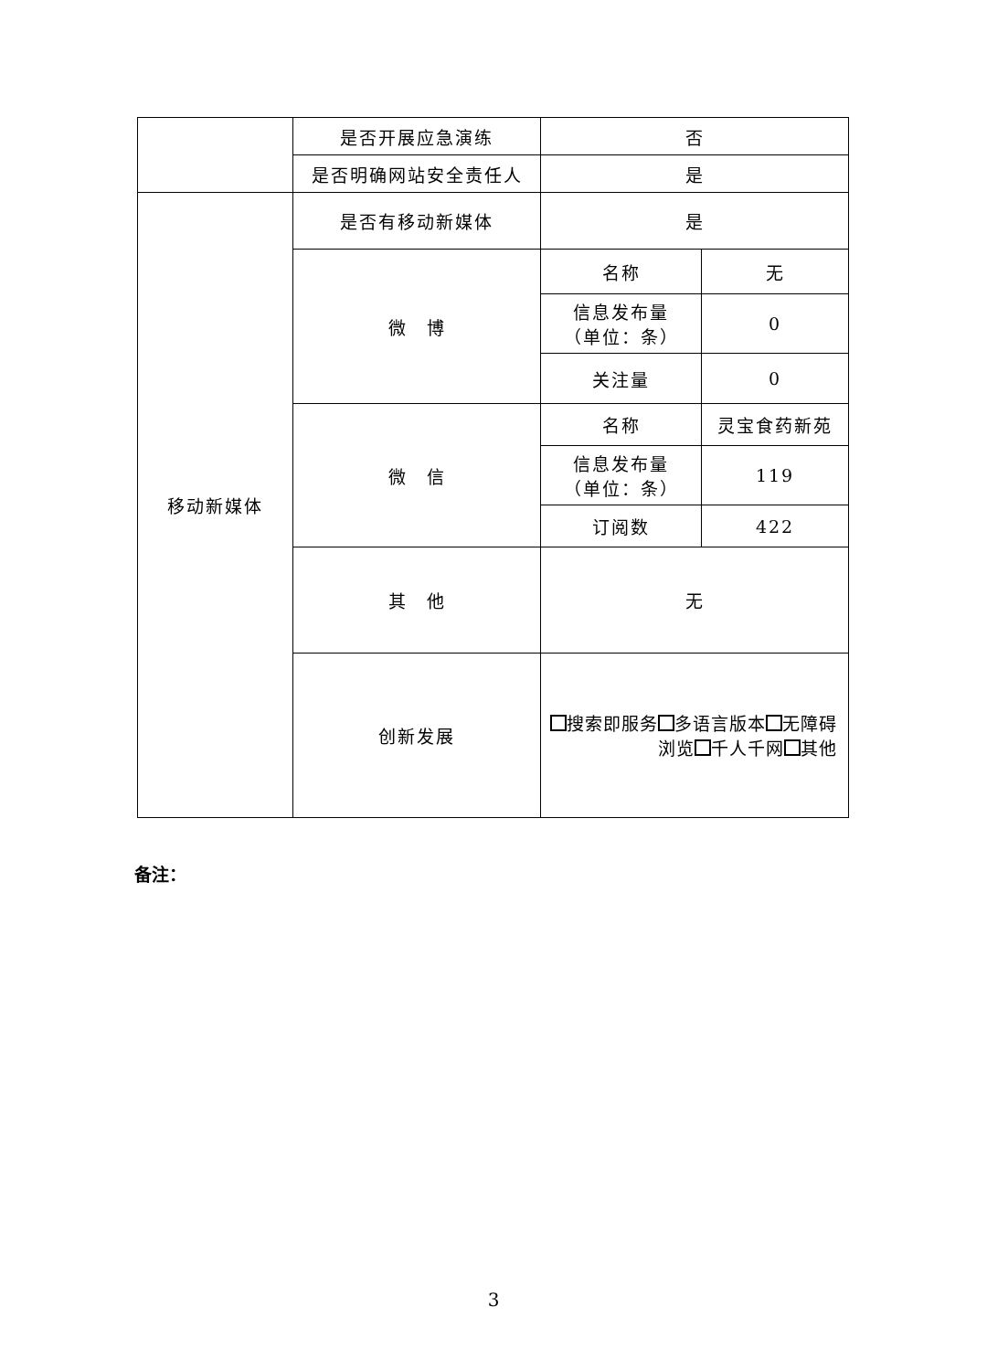| | 是否开展应急演练 | 否 | |
| | 是否明确网站安全责任人 | 是 | |
| 移动新媒体 | 是否有移动新媒体 | 是 | |
| | 微 博 | 名称 | 无 |
| | | 信息发布量 （单位：条） | 0 |
| | | 关注量 | 0 |
| | 微 信 | 名称 | 灵宝食药新苑 |
| | | 信息发布量 （单位：条） | 119 |
| | | 订阅数 | 422 |
| | 其 他 | 无 | |
| | 创新发展 | 搜索即服务 多语言版本 无障碍浏览 千人千网 其他 | |
备注：
3